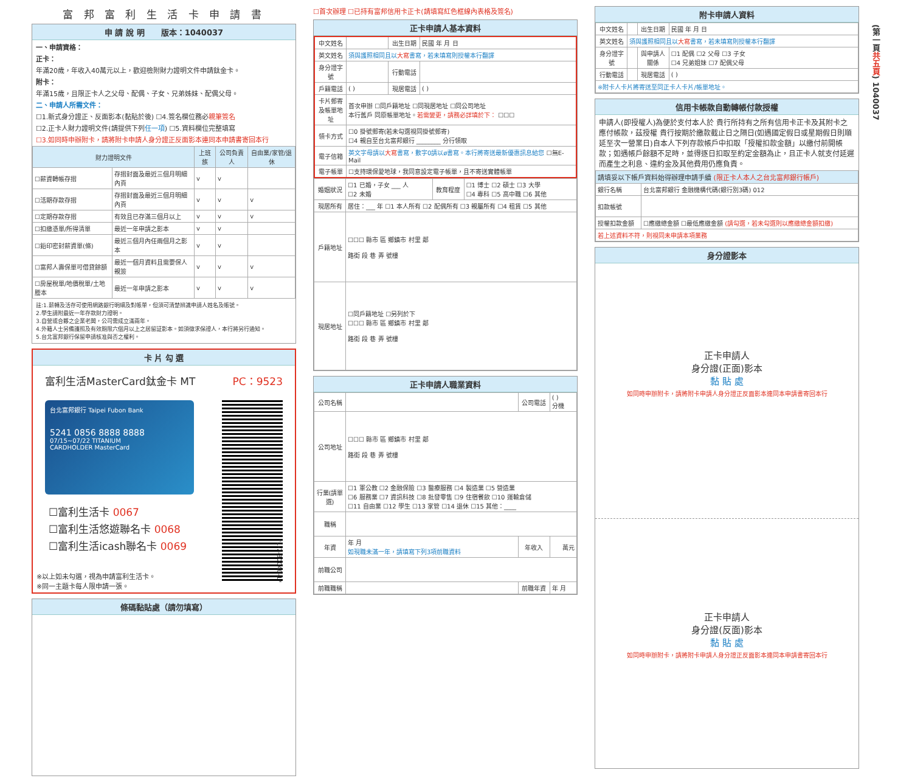富 邦 富 利 生 活 卡 申 請 書
申 請 說 明 版本：1040037
一、申請資格：
正卡：
年滿20歲，年收入40萬元以上，歡迎檢附財力證明文件申請鈦金卡。
附卡：
年滿15歲，且限正卡人之父母、配偶、子女、兄弟姊妹、配偶父母。
二、申請人所需文件：
☐1.新式身分證正、反面影本(黏貼於後) ☐4.簽名欄位務必親筆簽名
☐2.正卡人財力證明文件(請提供下列任一項) ☐5.資料欄位完整填寫
☐3.如同時申辦附卡，請將附卡申請人身分證正反面影本連同本申請書寄回本行
| 財力證明文件 | | 上班族 | 公司負責人 | 自由業/家管/退休 |
| --- | --- | --- | --- | --- |
| ☐薪資轉帳存摺 | 存摺封面及最近三個月明細內頁 | v | v | |
| ☐活期存款存摺 | 存摺封面及最近三個月明細內頁 | v | v | v |
| ☐定期存款存摺 | 有效且已存滿三個月以上 | v | v | v |
| ☐扣繳憑單/所得清單 | 最近一年申請之影本 | v | v | |
| ☐鉛印密封薪資單(條) | 最近三個月內任兩個月之影本 | v | v | |
| ☐富邦人壽保單可借貸餘額 | 最近一個月資料且需要保人親簽 | v | v | v |
| ☐房屋稅單/地價稅單/土地謄本 | 最近一年申請之影本 | v | v | v |
註:1.薪轉及活存可使用網路銀行明細及對帳單，但須可清楚辨識申請人姓名及帳號。
2.學生請附最近一年存款財力證明。
3.自營或合夥之企業老闆，公司需成立滿兩年。
4.外籍人士另備護照及有效期限六個月以上之居留証影本。如須徵求保證人，本行將另行通知。
5.台北富邦銀行保留申請核准與否之權利。
卡 片 勾 選
富利生活MasterCard鈦金卡 MT PC：9523
台北富邦銀行 Taipei Fubon Bank
5241 0856 8888 8888
07/15~07/22 TITANIUM
CARDHOLDER MasterCard
*1-7-30040-1*
☐富利生活卡 0067
☐富利生活悠遊聯名卡 0068
☐富利生活icash聯名卡 0069
※以上如未勾選，視為申請富利生活卡。
※同一主題卡每人限申請一張。
條碼黏貼處（請勿填寫）
☐首次辦理 ☐已持有富邦信用卡正卡(請填寫紅色框線內表格及簽名)
正卡申請人基本資料
| 中文姓名 | | 出生日期 | 民國 年 月 日 |
| 英文姓名 | 須與護照相同且以 大寫 書寫，若未填寫則授權本行翻譯 | | |
| 身分證字號 | | 行動電話 | |
| 戶籍電話 | ( ) | 現居電話 | ( ) |
| 卡片郵寄及帳單地址 | 首次申辦 ☐同戶籍地址 ☐同現居地址 ☐同公司地址 本行舊戶 同原帳單地址。 若需變更，請務必詳填於下： ☐☐☐ | | |
| 領卡方式 | ☐0 掛號郵寄(若未勾選視同掛號郵寄) ☐4 親自至台北富邦銀行 ________ 分行領取 | | |
| 電子信箱 | 英文字母請以 大寫 書寫，數字0請以ø書寫。本行將寄送最新優惠訊息給您 ☐無E-Mail | | |
| 電子帳單 | ☐支持環保愛地球，我同意設定電子帳單，且不寄送實體帳單 | | |
| 婚姻狀況 | ☐1 已婚，子女 ___ 人 ☐2 未婚 | 教育程度 | ☐1 博士 ☐2 碩士 ☐3 大學 ☐4 專科 ☐5 高中職 ☐6 其他 |
| 現居所有 | 居住：___ 年 ☐1 本人所有 ☐2 配偶所有 ☐3 親屬所有 ☐4 租賃 ☐5 其他 | | |
| 戶籍地址 | ☐☐☐ 縣市 區 鄉鎮市 村里 鄰 路街 段 巷 弄 號樓 | | |
| 現居地址 | ☐同戶籍地址 ☐另列於下 ☐☐☐ 縣市 區 鄉鎮市 村里 鄰 路街 段 巷 弄 號樓 | | |
正卡申請人職業資料
| 公司名稱 | | 公司電話 | ( ) 分機 |
| 公司地址 | ☐☐☐ 縣市 區 鄉鎮市 村里 鄰 路街 段 巷 弄 號樓 | | |
| 行業(請單選) | ☐1 軍公教 ☐2 金融保險 ☐3 醫療服務 ☐4 製造業 ☐5 營造業 ☐6 服務業 ☐7 資訊科技 ☐8 批發零售 ☐9 住宿餐飲 ☐10 運輸倉儲 ☐11 自由業 ☐12 學生 ☐13 家管 ☐14 退休 ☐15 其他：____ | | |
| 職稱 | | | |
| 年資 | 年 月 如現職未滿一年，請填寫下列3項前職資料 | 年收入 | 萬元 |
| 前職公司 | | | |
| 前職職稱 | | 前職年資 | 年 月 |
附卡申請人資料
| 中文姓名 | | 出生日期 | 民國 年 月 日 |
| 英文姓名 | 須與護照相同且以 大寫 書寫，若未填寫則授權本行翻譯 | | |
| 身分證字號 | | 與申請人關係 | ☐1 配偶 ☐2 父母 ☐3 子女 ☐4 兄弟姐妹 ☐7 配偶父母 |
| 行動電話 | | 現居電話 | ( ) |
| ※附卡人卡片將寄送至同正卡人卡片/帳單地址。 | | | |
信用卡帳款自動轉帳付款授權
申請人(即授權人)為便於支付本人於 貴行所持有之所有信用卡正卡及其附卡之應付帳款，茲授權 貴行按期於繳款截止日之隔日(如遇國定假日或星期假日則順延至次一營業日)自本人下列存款帳戶中扣取「授權扣款金額」以繳付前開帳款；如遇帳戶餘額不足時，並得逐日扣取至約定金額為止，且正卡人就支付延遲而產生之利息、違約金及其他費用仍應負責。
| 請填妥以下帳戶資料始得辦理申請手續 (限正卡人本人之台北富邦銀行帳戶) | |
| --- | --- |
| 銀行名稱 | 台北富邦銀行 金融機構代碼(銀行別3碼) 012 |
| 扣款帳號 | |
| 授權扣款金額 | ☐應繳總金額 ☐最低應繳金額 (請勾選，若未勾選則以應繳總金額扣繳) |
| 若上述資料不符，則視同未申請本項業務 | |
身分證影本
正卡申請人
身分證(正面)影本
黏 貼 處
如同時申辦附卡，請將附卡申請人身分證正反面影本連同本申請書寄回本行
正卡申請人
身分證(反面)影本
黏 貼 處
如同時申辦附卡，請將附卡申請人身分證正反面影本連同本申請書寄回本行
(第一頁共五頁) 1040037